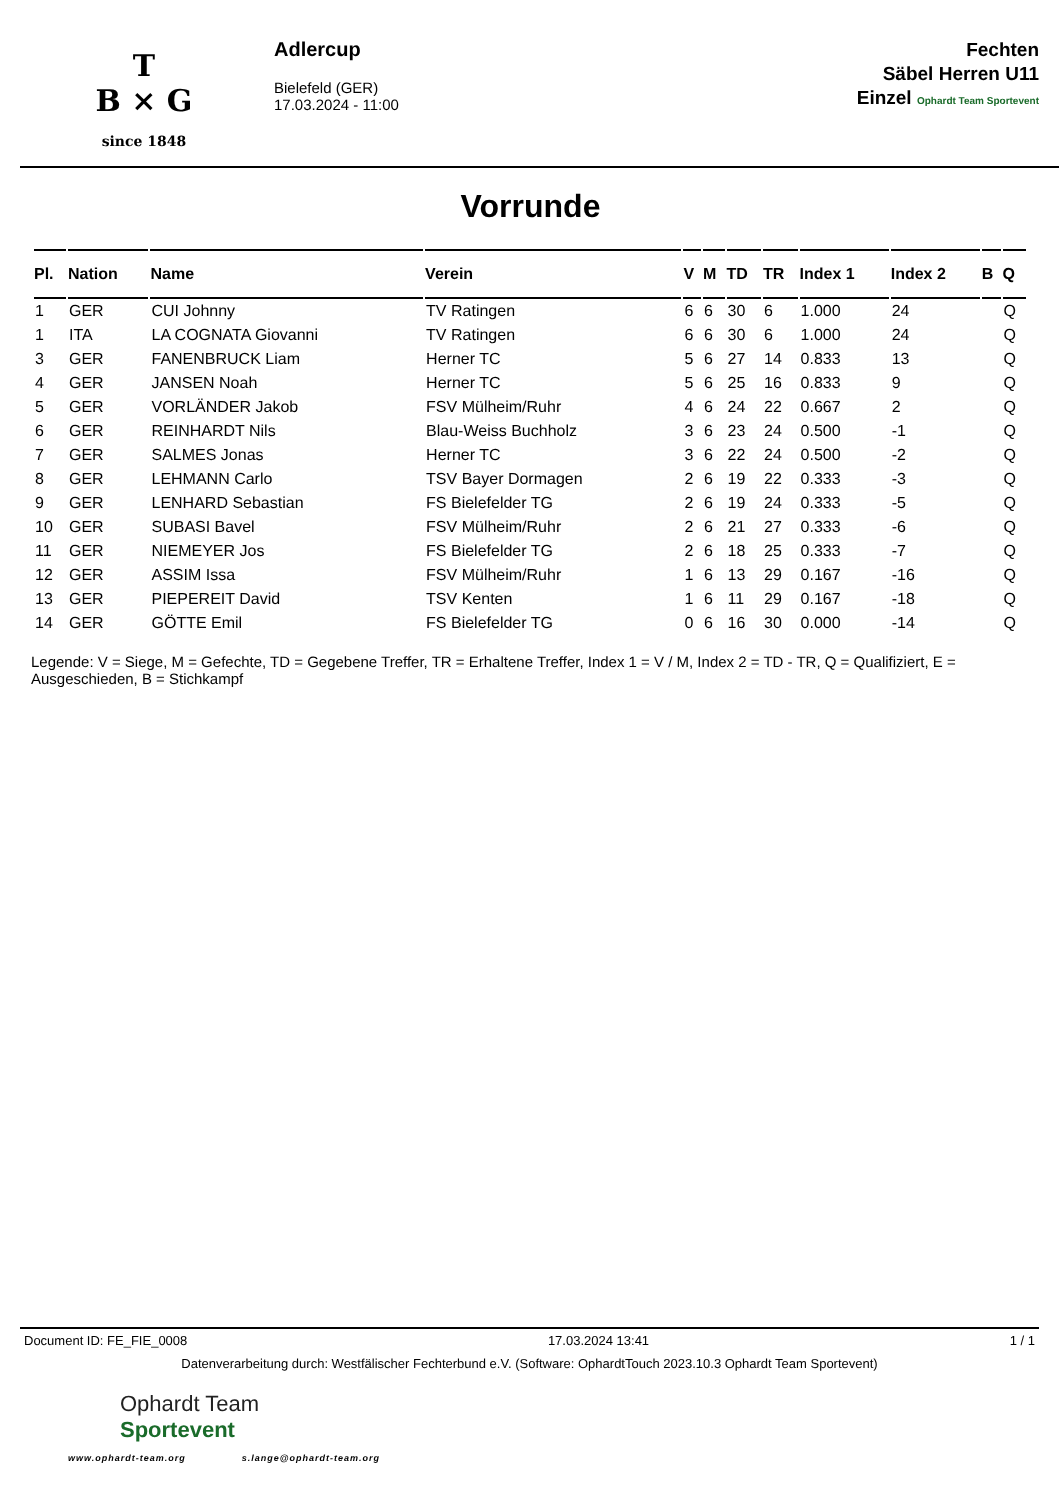T
B × G
since 1848
Adlercup
Bielefeld (GER)
17.03.2024 - 11:00
Fechten
Säbel Herren U11
Einzel Ophardt Team Sportevent
Vorrunde
| Pl. | Nation | Name | Verein | V | M | TD | TR | Index 1 | Index 2 | B | Q |
| --- | --- | --- | --- | --- | --- | --- | --- | --- | --- | --- | --- |
| 1 | GER | CUI Johnny | TV Ratingen | 6 | 6 | 30 | 6 | 1.000 | 24 | | Q |
| 1 | ITA | LA COGNATA Giovanni | TV Ratingen | 6 | 6 | 30 | 6 | 1.000 | 24 | | Q |
| 3 | GER | FANENBRUCK Liam | Herner TC | 5 | 6 | 27 | 14 | 0.833 | 13 | | Q |
| 4 | GER | JANSEN Noah | Herner TC | 5 | 6 | 25 | 16 | 0.833 | 9 | | Q |
| 5 | GER | VORLÄNDER Jakob | FSV Mülheim/Ruhr | 4 | 6 | 24 | 22 | 0.667 | 2 | | Q |
| 6 | GER | REINHARDT Nils | Blau-Weiss Buchholz | 3 | 6 | 23 | 24 | 0.500 | -1 | | Q |
| 7 | GER | SALMES Jonas | Herner TC | 3 | 6 | 22 | 24 | 0.500 | -2 | | Q |
| 8 | GER | LEHMANN Carlo | TSV Bayer Dormagen | 2 | 6 | 19 | 22 | 0.333 | -3 | | Q |
| 9 | GER | LENHARD Sebastian | FS Bielefelder TG | 2 | 6 | 19 | 24 | 0.333 | -5 | | Q |
| 10 | GER | SUBASI Bavel | FSV Mülheim/Ruhr | 2 | 6 | 21 | 27 | 0.333 | -6 | | Q |
| 11 | GER | NIEMEYER Jos | FS Bielefelder TG | 2 | 6 | 18 | 25 | 0.333 | -7 | | Q |
| 12 | GER | ASSIM Issa | FSV Mülheim/Ruhr | 1 | 6 | 13 | 29 | 0.167 | -16 | | Q |
| 13 | GER | PIEPEREIT David | TSV Kenten | 1 | 6 | 11 | 29 | 0.167 | -18 | | Q |
| 14 | GER | GÖTTE Emil | FS Bielefelder TG | 0 | 6 | 16 | 30 | 0.000 | -14 | | Q |
Legende: V = Siege, M = Gefechte, TD = Gegebene Treffer, TR = Erhaltene Treffer, Index 1 = V / M, Index 2 = TD - TR, Q = Qualifiziert, E = Ausgeschieden, B = Stichkampf
Document ID: FE_FIE_0008 17.03.2024 13:41 1 / 1
Datenverarbeitung durch: Westfälischer Fechterbund e.V. (Software: OphardtTouch 2023.10.3 Ophardt Team Sportevent)
Ophardt Team
Sportevent
www.ophardt-team.org s.lange@ophardt-team.org